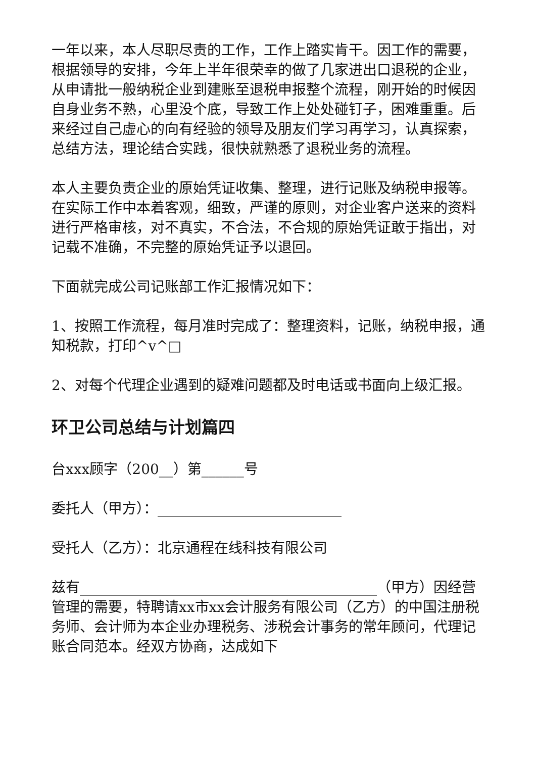一年以来，本人尽职尽责的工作，工作上踏实肯干。因工作的需要，根据领导的安排，今年上半年很荣幸的做了几家进出口退税的企业，从申请批一般纳税企业到建账至退税申报整个流程，刚开始的时候因自身业务不熟，心里没个底，导致工作上处处碰钉子，困难重重。后来经过自己虚心的向有经验的领导及朋友们学习再学习，认真探索，总结方法，理论结合实践，很快就熟悉了退税业务的流程。
本人主要负责企业的原始凭证收集、整理，进行记账及纳税申报等。在实际工作中本着客观，细致，严谨的原则，对企业客户送来的资料进行严格审核，对不真实，不合法，不合规的原始凭证敢于指出，对记载不准确，不完整的原始凭证予以退回。
下面就完成公司记账部工作汇报情况如下：
1、按照工作流程，每月准时完成了：整理资料，记账，纳税申报，通知税款，打印^v^□
2、对每个代理企业遇到的疑难问题都及时电话或书面向上级汇报。
环卫公司总结与计划篇四
台xxx顾字（200__）第______号
委托人（甲方）：__________________________
受托人（乙方）：北京通程在线科技有限公司
兹有__________________________________________（甲方）因经营管理的需要，特聘请xx市xx会计服务有限公司（乙方）的中国注册税务师、会计师为本企业办理税务、涉税会计事务的常年顾问，代理记账合同范本。经双方协商，达成如下